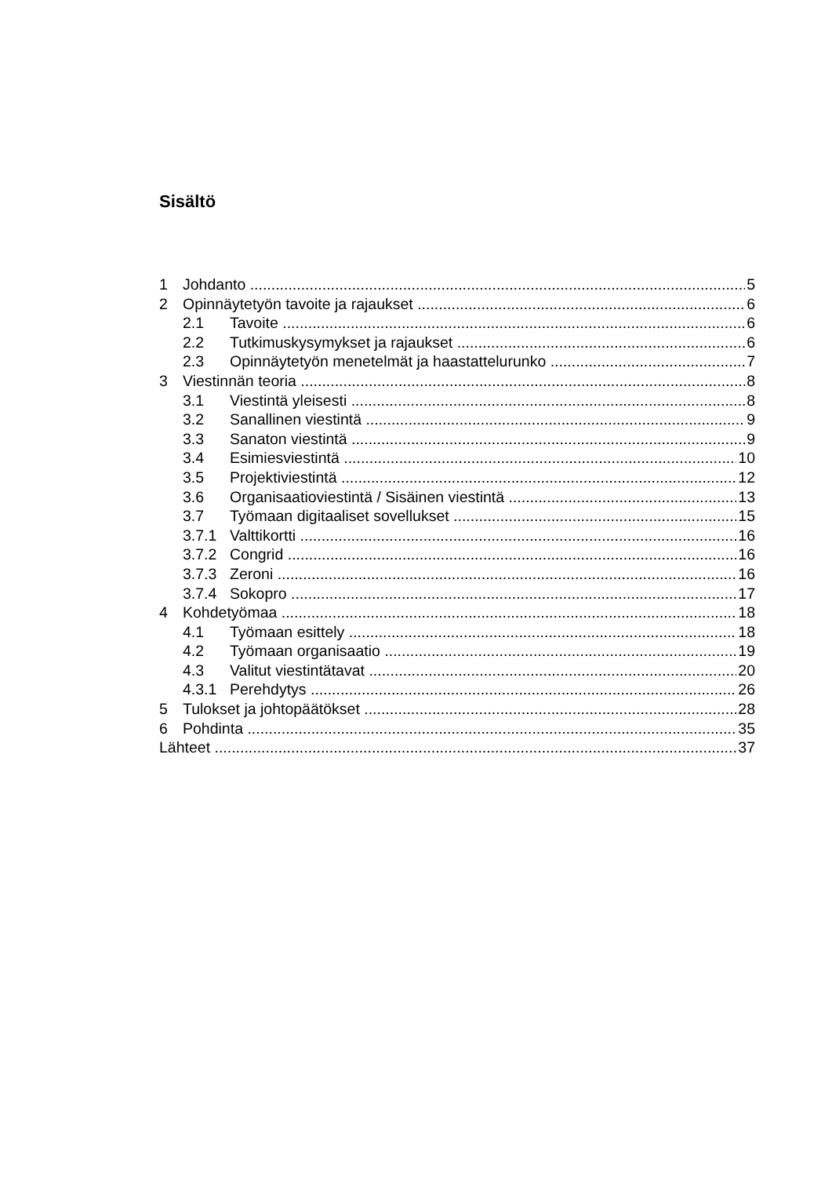Sisältö
1 Johdanto 5
2 Opinnäytetyön tavoite ja rajaukset 6
2.1 Tavoite 6
2.2 Tutkimuskysymykset ja rajaukset 6
2.3 Opinnäytetyön menetelmät ja haastattelurunko 7
3 Viestinnän teoria 8
3.1 Viestintä yleisesti 8
3.2 Sanallinen viestintä 9
3.3 Sanaton viestintä 9
3.4 Esimiesviestintä 10
3.5 Projektiviestintä 12
3.6 Organisaatioviestintä / Sisäinen viestintä 13
3.7 Työmaan digitaaliset sovellukset 15
3.7.1 Valttikortti 16
3.7.2 Congrid 16
3.7.3 Zeroni 16
3.7.4 Sokopro 17
4 Kohdetyömaa 18
4.1 Työmaan esittely 18
4.2 Työmaan organisaatio 19
4.3 Valitut viestintätavat 20
4.3.1 Perehdytys 26
5 Tulokset ja johtopäätökset 28
6 Pohdinta 35
Lähteet 37